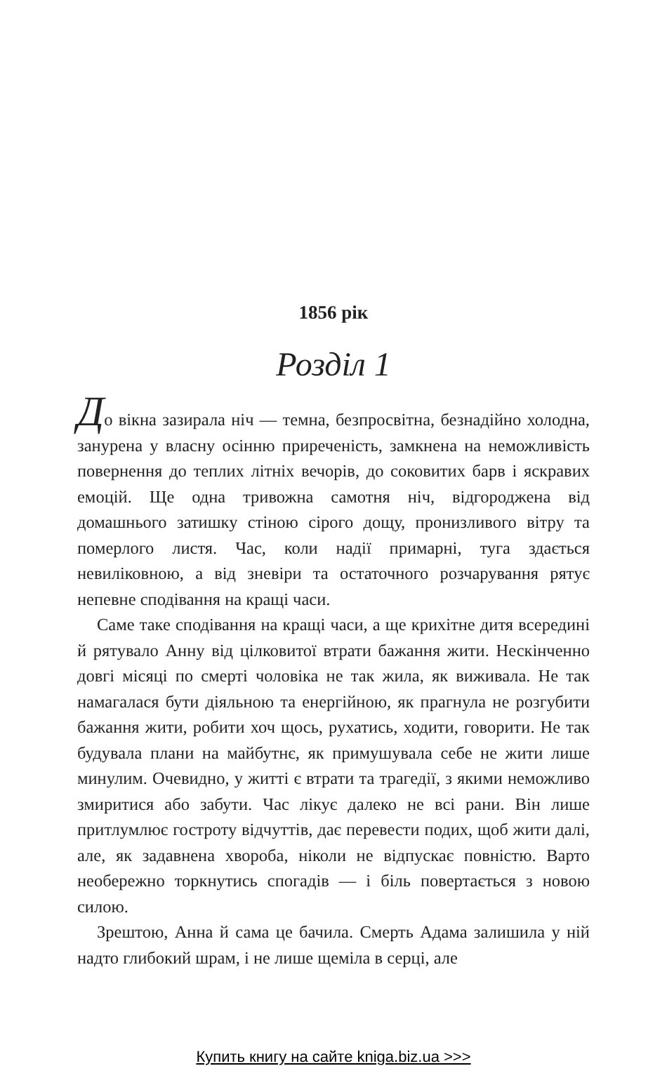1856 рік
Розділ 1
До вікна зазирала ніч — темна, безпросвітна, безнадійно холодна, занурена у власну осінню приреченість, замкнена на неможливість повернення до теплих літніх вечорів, до соковитих барв і яскравих емоцій. Ще одна тривожна самотня ніч, відгороджена від домашнього затишку стіною сірого дощу, пронизливого вітру та померлого листя. Час, коли надії примарні, туга здається невиліковною, а від зневіри та остаточного розчарування рятує непевне сподівання на кращі часи.
Саме таке сподівання на кращі часи, а ще крихітне дитя всередині й рятувало Анну від цілковитої втрати бажання жити. Нескінченно довгі місяці по смерті чоловіка не так жила, як виживала. Не так намагалася бути діяльною та енергійною, як прагнула не розгубити бажання жити, робити хоч щось, рухатись, ходити, говорити. Не так будувала плани на майбутнє, як примушувала себе не жити лише минулим. Очевидно, у житті є втрати та трагедії, з якими неможливо змиритися або забути. Час лікує далеко не всі рани. Він лише притлумлює гостроту відчуттів, дає перевести подих, щоб жити далі, але, як задавнена хвороба, ніколи не відпускає повністю. Варто необережно торкнутись спогадів — і біль повертається з новою силою.
Зрештою, Анна й сама це бачила. Смерть Адама залишила у ній надто глибокий шрам, і не лише щеміла в серці, але
Купить книгу на сайте kniga.biz.ua >>>